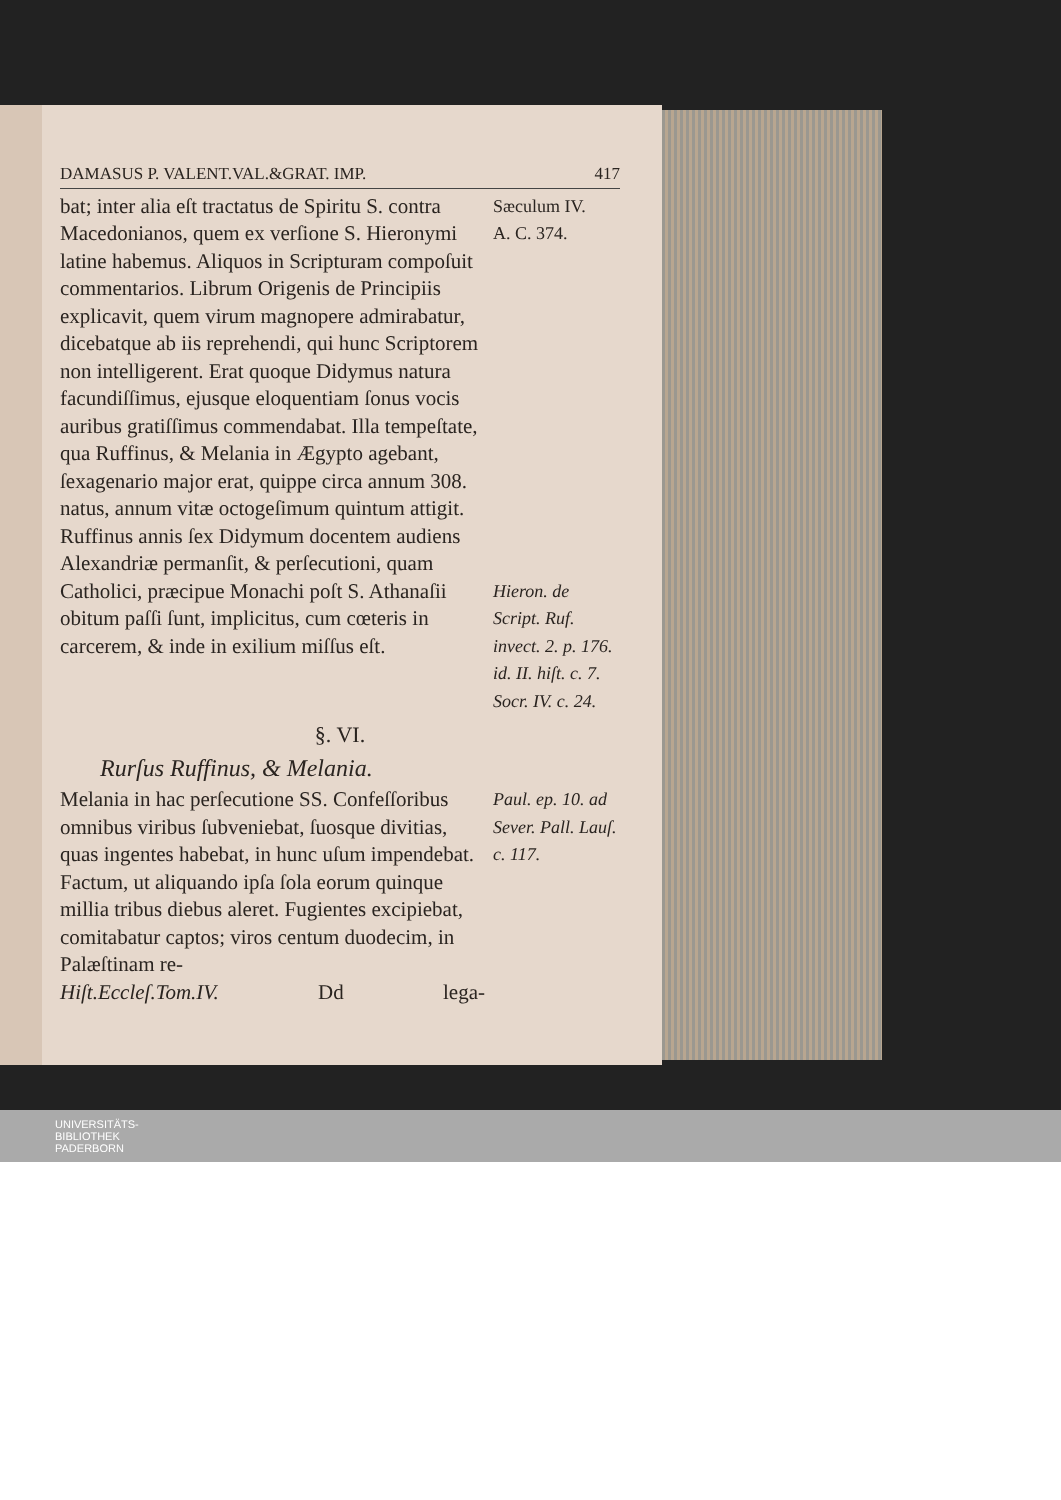DAMASUS P. VALENT.VAL.&GRAT. IMP. 417
bat; inter alia eſt tractatus de Spiritu S. contra Macedonianos, quem ex verſione S. Hieronymi latine habemus. Aliquos in Scripturam compoſuit commentarios. Librum Origenis de Principiis explicavit, quem virum magnopere admirabatur, dicebatque ab iis reprehendi, qui hunc Scriptorem non intelligerent. Erat quoque Didymus natura facundiſſimus, ejusque eloquentiam ſonus vocis auribus gratiſſimus commendabat. Illa tempeſtate, qua Ruffinus, & Melania in Ægypto agebant, ſexagenario major erat, quippe circa annum 308. natus, annum vitæ octogeſimum quintum attigit. Ruffinus annis ſex Didymum docentem audiens Alexandriæ permanſit, & perſecutioni, quam Catholici, præcipue Monachi poſt S. Athanaſii obitum paſſi ſunt, implicitus, cum cœteris in carcerem, & inde in exilium miſſus eſt.
Sæculum IV.
A. C. 374.
Hieron. de Script. Ruf. invect. 2. p. 176. id. II. hiſt. c. 7. Socr. IV. c. 24.
§. VI.
Rurſus Ruffinus, & Melania.
Melania in hac perſecutione SS. Confeſſoribus omnibus viribus ſubveniebat, ſuosque divitias, quas ingentes habebat, in hunc uſum impendebat. Factum, ut aliquando ipſa ſola eorum quinque millia tribus diebus aleret. Fugientes excipiebat, comitabatur captos; viros centum duodecim, in Palæſtinam re-
Paul. ep. 10. ad Sever. Pall. Lauſ. c. 117.
Hiſt.Eccleſ.Tom.IV. Dd lega-
UNIVERSITÄTS-
BIBLIOTHEK
PADERBORN